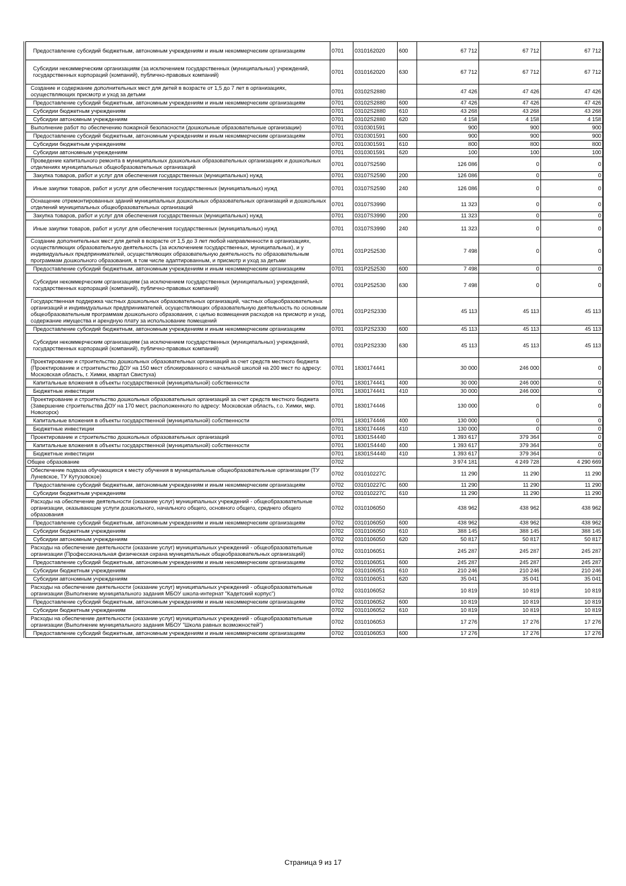| Предоставление субсидий бюджетным, автономным учреждениям и иным некоммерческим организациям | 0701 | 0310162020 | 600 | 67 712 | 67 712 | 67 712 |
| Субсидии некоммерческим организациям (за исключением государственных (муниципальных) учреждений, государственных корпораций (компаний), публично-правовых компаний) | 0701 | 0310162020 | 630 | 67 712 | 67 712 | 67 712 |
| Создание и содержание дополнительных мест для детей в возрасте от 1,5 до 7 лет в организациях, осуществляющих присмотр и уход за детьми | 0701 | 03102S2880 | | 47 426 | 47 426 | 47 426 |
| Предоставление субсидий бюджетным, автономным учреждениям и иным некоммерческим организациям | 0701 | 03102S2880 | 600 | 47 426 | 47 426 | 47 426 |
| Субсидии бюджетным учреждениям | 0701 | 03102S2880 | 610 | 43 268 | 43 268 | 43 268 |
| Субсидии автономным учреждениям | 0701 | 03102S2880 | 620 | 4 158 | 4 158 | 4 158 |
| Выполнение работ по обеспечению пожарной безопасности (дошкольные образовательные организации) | 0701 | 0310301591 | | 900 | 900 | 900 |
| Предоставление субсидий бюджетным, автономным учреждениям и иным некоммерческим организациям | 0701 | 0310301591 | 600 | 900 | 900 | 900 |
| Субсидии бюджетным учреждениям | 0701 | 0310301591 | 610 | 800 | 800 | 800 |
| Субсидии автономным учреждениям | 0701 | 0310301591 | 620 | 100 | 100 | 100 |
| Проведение капитального ремонта в муниципальных дошкольных образовательных организациях и дошкольных отделениях муниципальных общеобразовательных организаций | 0701 | 03107S2590 | | 126 086 | 0 | 0 |
| Закупка товаров, работ и услуг для обеспечения государственных (муниципальных) нужд | 0701 | 03107S2590 | 200 | 126 086 | 0 | 0 |
| Иные закупки товаров, работ и услуг для обеспечения государственных (муниципальных) нужд | 0701 | 03107S2590 | 240 | 126 086 | 0 | 0 |
| Оснащение отремонтированных зданий муниципальных дошкольных образовательных организаций и дошкольных отделений муниципальных общеобразовательных организаций | 0701 | 03107S3990 | | 11 323 | 0 | 0 |
| Закупка товаров, работ и услуг для обеспечения государственных (муниципальных) нужд | 0701 | 03107S3990 | 200 | 11 323 | 0 | 0 |
| Иные закупки товаров, работ и услуг для обеспечения государственных (муниципальных) нужд | 0701 | 03107S3990 | 240 | 11 323 | 0 | 0 |
| Создание дополнительных мест для детей в возрасте от 1,5 до 3 лет любой направленности в организациях, осуществляющих образовательную деятельность (за исключением государственных, муниципальных), и у индивидуальных предпринимателей, осуществляющих образовательную деятельность по образовательным программам дошкольного образования, в том числе адаптированным, и присмотр и уход за детьми | 0701 | 031P252530 | | 7 498 | 0 | 0 |
| Предоставление субсидий бюджетным, автономным учреждениям и иным некоммерческим организациям | 0701 | 031P252530 | 600 | 7 498 | 0 | 0 |
| Субсидии некоммерческим организациям (за исключением государственных (муниципальных) учреждений, государственных корпораций (компаний), публично-правовых компаний) | 0701 | 031P252530 | 630 | 7 498 | 0 | 0 |
| Государственная поддержка частных дошкольных образовательных организаций, частных общеобразовательных организаций и индивидуальных предпринимателей, осуществляющих образовательную деятельность по основным общеобразовательным программам дошкольного образования, с целью возмещения расходов на присмотр и уход, содержание имущества и арендную плату за использование помещений | 0701 | 031P2S2330 | | 45 113 | 45 113 | 45 113 |
| Предоставление субсидий бюджетным, автономным учреждениям и иным некоммерческим организациям | 0701 | 031P2S2330 | 600 | 45 113 | 45 113 | 45 113 |
| Субсидии некоммерческим организациям (за исключением государственных (муниципальных) учреждений, государственных корпораций (компаний), публично-правовых компаний) | 0701 | 031P2S2330 | 630 | 45 113 | 45 113 | 45 113 |
| Проектирование и строительство дошкольных образовательных организаций за счет средств местного бюджета (Проектирование и строительство ДОУ на 150 мест сблокированного с начальной школой на 200 мест по адресу: Московская область, г. Химки, квартал Свистуха) | 0701 | 1830174441 | | 30 000 | 246 000 | 0 |
| Капитальные вложения в объекты государственной (муниципальной) собственности | 0701 | 1830174441 | 400 | 30 000 | 246 000 | 0 |
| Бюджетные инвестиции | 0701 | 1830174441 | 410 | 30 000 | 246 000 | 0 |
| Проектирование и строительство дошкольных образовательных организаций за счет средств местного бюджета (Завершение строительства ДОУ на 170 мест, расположенного по адресу: Московская область, г.о. Химки, мкр. Новогорск) | 0701 | 1830174446 | | 130 000 | 0 | 0 |
| Капитальные вложения в объекты государственной (муниципальной) собственности | 0701 | 1830174446 | 400 | 130 000 | 0 | 0 |
| Бюджетные инвестиции | 0701 | 1830174446 | 410 | 130 000 | 0 | 0 |
| Проектирование и строительство дошкольных образовательных организаций | 0701 | 18301S4440 | | 1 393 617 | 379 364 | 0 |
| Капитальные вложения в объекты государственной (муниципальной) собственности | 0701 | 18301S4440 | 400 | 1 393 617 | 379 364 | 0 |
| Бюджетные инвестиции | 0701 | 18301S4440 | 410 | 1 393 617 | 379 364 | 0 |
| Общее образование | 0702 | | | 3 974 181 | 4 249 728 | 4 290 669 |
| Обеспечение подвоза обучающихся к месту обучения в муниципальные общеобразовательные организации (ТУ Луневское, ТУ Кутузовское) | 0702 | 031010227C | | 11 290 | 11 290 | 11 290 |
| Предоставление субсидий бюджетным, автономным учреждениям и иным некоммерческим организациям | 0702 | 031010227C | 600 | 11 290 | 11 290 | 11 290 |
| Субсидии бюджетным учреждениям | 0702 | 031010227C | 610 | 11 290 | 11 290 | 11 290 |
| Расходы на обеспечение деятельности (оказание услуг) муниципальных учреждений - общеобразовательные организации, оказывающие услуги дошкольного, начального общего, основного общего, среднего общего образования | 0702 | 0310106050 | | 438 962 | 438 962 | 438 962 |
| Предоставление субсидий бюджетным, автономным учреждениям и иным некоммерческим организациям | 0702 | 0310106050 | 600 | 438 962 | 438 962 | 438 962 |
| Субсидии бюджетным учреждениям | 0702 | 0310106050 | 610 | 388 145 | 388 145 | 388 145 |
| Субсидии автономным учреждениям | 0702 | 0310106050 | 620 | 50 817 | 50 817 | 50 817 |
| Расходы на обеспечение деятельности (оказание услуг) муниципальных учреждений - общеобразовательные организации (Профессиональная физическая охрана муниципальных общеобразовательных организаций) | 0702 | 0310106051 | | 245 287 | 245 287 | 245 287 |
| Предоставление субсидий бюджетным, автономным учреждениям и иным некоммерческим организациям | 0702 | 0310106051 | 600 | 245 287 | 245 287 | 245 287 |
| Субсидии бюджетным учреждениям | 0702 | 0310106051 | 610 | 210 246 | 210 246 | 210 246 |
| Субсидии автономным учреждениям | 0702 | 0310106051 | 620 | 35 041 | 35 041 | 35 041 |
| Расходы на обеспечение деятельности (оказание услуг) муниципальных учреждений - общеобразовательные организации (Выполнение муниципального задания МБОУ школа-интернат "Кадетский корпус") | 0702 | 0310106052 | | 10 819 | 10 819 | 10 819 |
| Предоставление субсидий бюджетным, автономным учреждениям и иным некоммерческим организациям | 0702 | 0310106052 | 600 | 10 819 | 10 819 | 10 819 |
| Субсидии бюджетным учреждениям | 0702 | 0310106052 | 610 | 10 819 | 10 819 | 10 819 |
| Расходы на обеспечение деятельности (оказание услуг) муниципальных учреждений - общеобразовательные организации (Выполнение муниципального задания МБОУ "Школа равных возможностей") | 0702 | 0310106053 | | 17 276 | 17 276 | 17 276 |
| Предоставление субсидий бюджетным, автономным учреждениям и иным некоммерческим организациям | 0702 | 0310106053 | 600 | 17 276 | 17 276 | 17 276 |
Страница 9 из 17